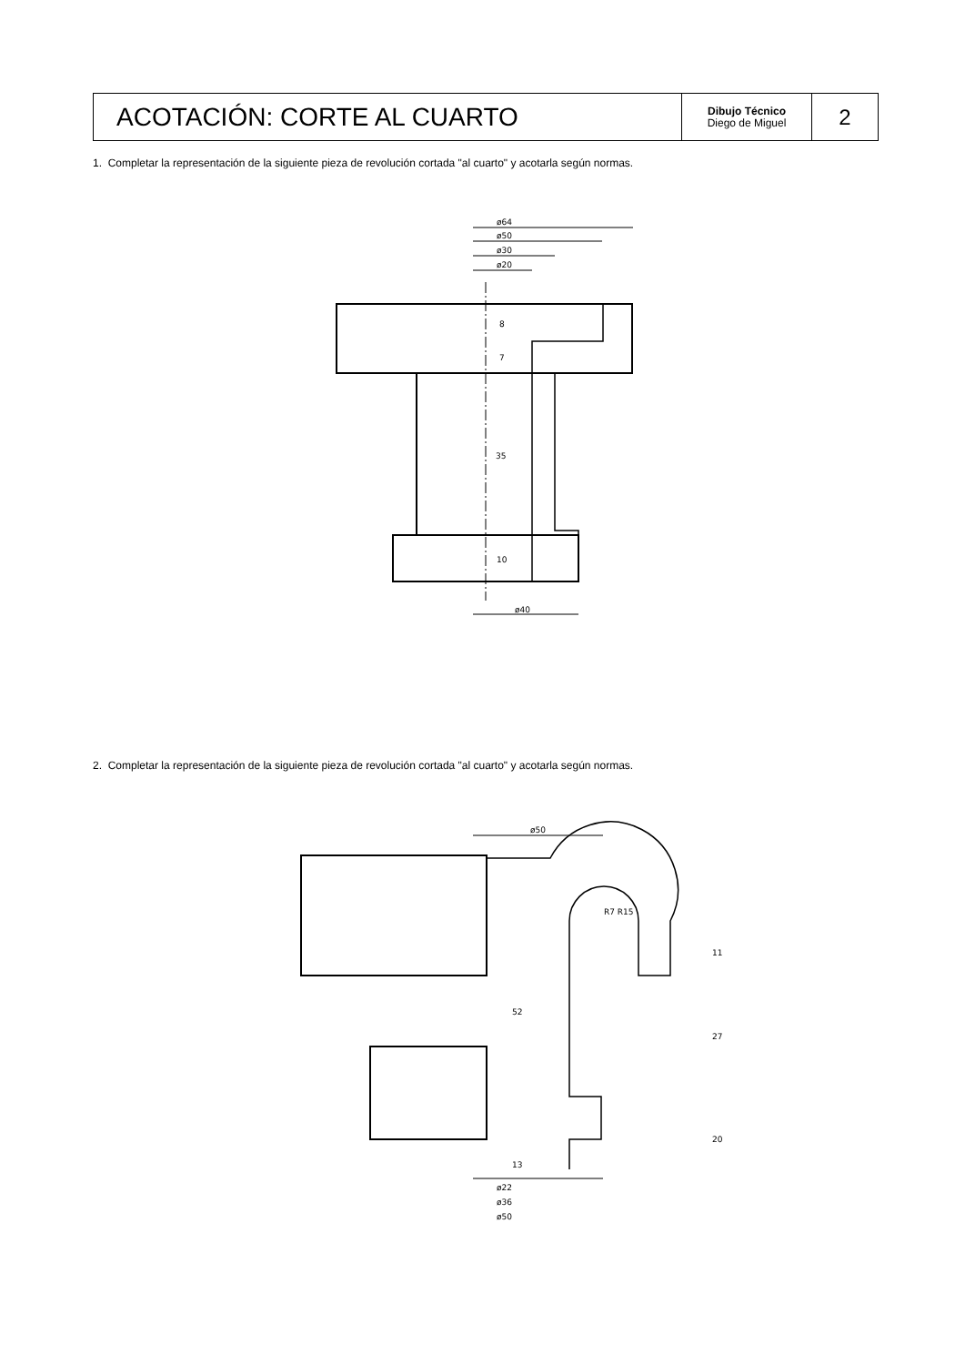| ACOTACIÓN: CORTE AL CUARTO | Dibujo Técnico Diego de Miguel | 2 |
1. Completar la representación de la siguiente pieza de revolución cortada "al cuarto" y acotarla según normas.
ø64
ø50
ø30
ø20
8
7
35
10
ø40
ø50
R7 R15
11
52
27
13
20
ø22
ø36
ø50
2. Completar la representación de la siguiente pieza de revolución cortada "al cuarto" y acotarla según normas.